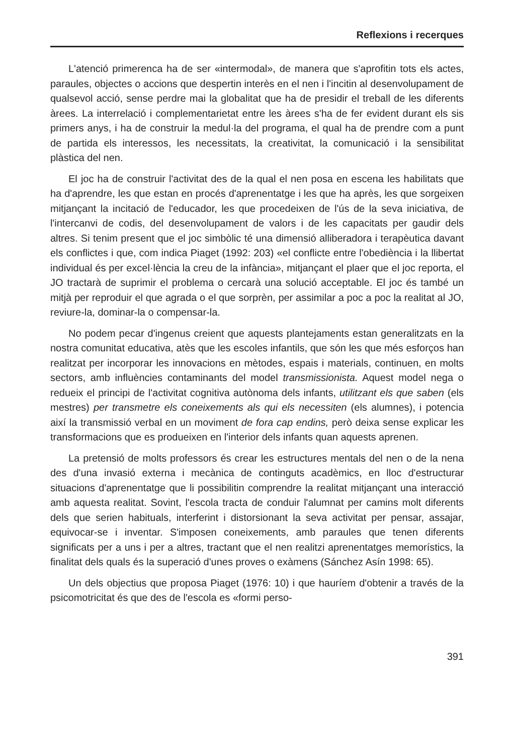Reflexions i recerques
L'atenció primerenca ha de ser «intermodal», de manera que s'aprofitin tots els actes, paraules, objectes o accions que despertin interès en el nen i l'incitin al desenvolupament de qualsevol acció, sense perdre mai la globalitat que ha de presidir el treball de les diferents àrees. La interrelació i complementarietat entre les àrees s'ha de fer evident durant els sis primers anys, i ha de construir la medul·la del programa, el qual ha de prendre com a punt de partida els interessos, les necessitats, la creativitat, la comunicació i la sensibilitat plàstica del nen.
El joc ha de construir l'activitat des de la qual el nen posa en escena les habilitats que ha d'aprendre, les que estan en procés d'aprenentatge i les que ha après, les que sorgeixen mitjançant la incitació de l'educador, les que procedeixen de l'ús de la seva iniciativa, de l'intercanvi de codis, del desenvolupament de valors i de les capacitats per gaudir dels altres. Si tenim present que el joc simbòlic té una dimensió alliberadora i terapèutica davant els conflictes i que, com indica Piaget (1992: 203) «el conflicte entre l'obediència i la llibertat individual és per excel·lència la creu de la infància», mitjançant el plaer que el joc reporta, el JO tractarà de suprimir el problema o cercarà una solució acceptable. El joc és també un mitjà per reproduir el que agrada o el que sorprèn, per assimilar a poc a poc la realitat al JO, reviure-la, dominar-la o compensar-la.
No podem pecar d'ingenus creient que aquests plantejaments estan generalitzats en la nostra comunitat educativa, atès que les escoles infantils, que són les que més esforços han realitzat per incorporar les innovacions en mètodes, espais i materials, continuen, en molts sectors, amb influències contaminants del model transmissionista. Aquest model nega o redueix el principi de l'activitat cognitiva autònoma dels infants, utilitzant els que saben (els mestres) per transmetre els coneixements als qui els necessiten (els alumnes), i potencia així la transmissió verbal en un moviment de fora cap endins, però deixa sense explicar les transformacions que es produeixen en l'interior dels infants quan aquests aprenen.
La pretensió de molts professors és crear les estructures mentals del nen o de la nena des d'una invasió externa i mecànica de continguts acadèmics, en lloc d'estructurar situacions d'aprenentatge que li possibilitin comprendre la realitat mitjançant una interacció amb aquesta realitat. Sovint, l'escola tracta de conduir l'alumnat per camins molt diferents dels que serien habituals, interferint i distorsionant la seva activitat per pensar, assajar, equivocar-se i inventar. S'imposen coneixements, amb paraules que tenen diferents significats per a uns i per a altres, tractant que el nen realitzi aprenentatges memorístics, la finalitat dels quals és la superació d'unes proves o exàmens (Sánchez Asín 1998: 65).
Un dels objectius que proposa Piaget (1976: 10) i que hauríem d'obtenir a través de la psicomotricitat és que des de l'escola es «formi perso-
391